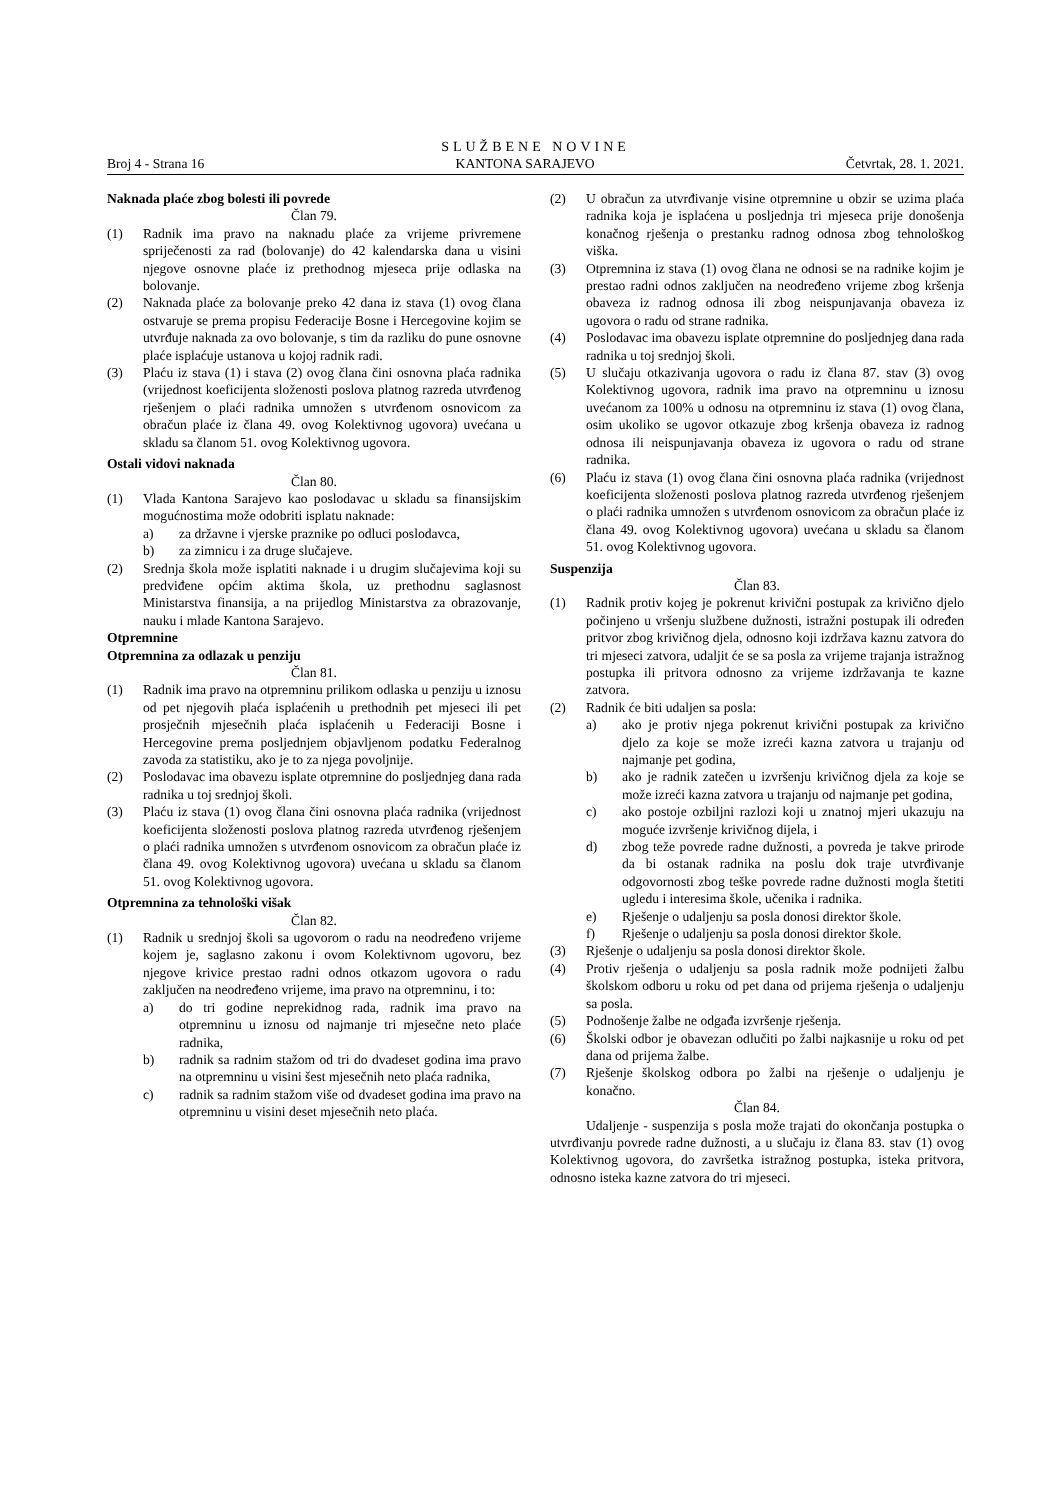SLUŽBENE NOVINE
Broj 4 - Strana 16 KANTONA SARAJEVO Četvrtak, 28. 1. 2021.
Naknada plaće zbog bolesti ili povrede
Član 79.
(1) Radnik ima pravo na naknadu plaće za vrijeme privremene spriječenosti za rad (bolovanje) do 42 kalendarska dana u visini njegove osnovne plaće iz prethodnog mjeseca prije odlaska na bolovanje.
(2) Naknada plaće za bolovanje preko 42 dana iz stava (1) ovog člana ostvaruje se prema propisu Federacije Bosne i Hercegovine kojim se utvrđuje naknada za ovo bolovanje, s tim da razliku do pune osnovne plaće isplaćuje ustanova u kojoj radnik radi.
(3) Plaću iz stava (1) i stava (2) ovog člana čini osnovna plaća radnika (vrijednost koeficijenta složenosti poslova platnog razreda utvrđenog rješenjem o plaći radnika umnožen s utvrđenom osnovicom za obračun plaće iz člana 49. ovog Kolektivnog ugovora) uvećana u skladu sa članom 51. ovog Kolektivnog ugovora.
Ostali vidovi naknada
Član 80.
(1) Vlada Kantona Sarajevo kao poslodavac u skladu sa finansijskim mogućnostima može odobriti isplatu naknade:
a) za državne i vjerske praznike po odluci poslodavca,
b) za zimnicu i za druge slučajeve.
(2) Srednja škola može isplatiti naknade i u drugim slučajevima koji su predviđene općim aktima škola, uz prethodnu saglasnost Ministarstva finansija, a na prijedlog Ministarstva za obrazovanje, nauku i mlade Kantona Sarajevo.
Otpremnine
Otpremnina za odlazak u penziju
Član 81.
(1) Radnik ima pravo na otpremninu prilikom odlaska u penziju u iznosu od pet njegovih plaća isplaćenih u prethodnih pet mjeseci ili pet prosječnih mjesečnih plaća isplaćenih u Federaciji Bosne i Hercegovine prema posljednjem objavljenom podatku Federalnog zavoda za statistiku, ako je to za njega povoljnije.
(2) Poslodavac ima obavezu isplate otpremnine do posljednjeg dana rada radnika u toj srednjoj školi.
(3) Plaću iz stava (1) ovog člana čini osnovna plaća radnika (vrijednost koeficijenta složenosti poslova platnog razreda utvrđenog rješenjem o plaći radnika umnožen s utvrđenom osnovicom za obračun plaće iz člana 49. ovog Kolektivnog ugovora) uvećana u skladu sa članom 51. ovog Kolektivnog ugovora.
Otpremnina za tehnološki višak
Član 82.
(1) Radnik u srednjoj školi sa ugovorom o radu na neodređeno vrijeme kojem je, saglasno zakonu i ovom Kolektivnom ugovoru, bez njegove krivice prestao radni odnos otkazom ugovora o radu zaključen na neodređeno vrijeme, ima pravo na otpremninu, i to:
a) do tri godine neprekidnog rada, radnik ima pravo na otpremninu u iznosu od najmanje tri mjesečne neto plaće radnika,
b) radnik sa radnim stažom od tri do dvadeset godina ima pravo na otpremninu u visini šest mjesečnih neto plaća radnika,
c) radnik sa radnim stažom više od dvadeset godina ima pravo na otpremninu u visini deset mjesečnih neto plaća.
(2) U obračun za utvrđivanje visine otpremnine u obzir se uzima plaća radnika koja je isplaćena u posljednja tri mjeseca prije donošenja konačnog rješenja o prestanku radnog odnosa zbog tehnološkog viška.
(3) Otpremnina iz stava (1) ovog člana ne odnosi se na radnike kojim je prestao radni odnos zaključen na neodređeno vrijeme zbog kršenja obaveza iz radnog odnosa ili zbog neispunjavanja obaveza iz ugovora o radu od strane radnika.
(4) Poslodavac ima obavezu isplate otpremnine do posljednjeg dana rada radnika u toj srednjoj školi.
(5) U slučaju otkazivanja ugovora o radu iz člana 87. stav (3) ovog Kolektivnog ugovora, radnik ima pravo na otpremninu u iznosu uvećanom za 100% u odnosu na otpremninu iz stava (1) ovog člana, osim ukoliko se ugovor otkazuje zbog kršenja obaveza iz radnog odnosa ili neispunjavanja obaveza iz ugovora o radu od strane radnika.
(6) Plaću iz stava (1) ovog člana čini osnovna plaća radnika (vrijednost koeficijenta složenosti poslova platnog razreda utvrđenog rješenjem o plaći radnika umnožen s utvrđenom osnovicom za obračun plaće iz člana 49. ovog Kolektivnog ugovora) uvećana u skladu sa članom 51. ovog Kolektivnog ugovora.
Suspenzija
Član 83.
(1) Radnik protiv kojeg je pokrenut krivični postupak za krivično djelo počinjeno u vršenju službene dužnosti, istražni postupak ili određen pritvor zbog krivičnog djela, odnosno koji izdržava kaznu zatvora do tri mjeseci zatvora, udaljit će se sa posla za vrijeme trajanja istražnog postupka ili pritvora odnosno za vrijeme izdržavanja te kazne zatvora.
(2) Radnik će biti udaljen sa posla:
a) ako je protiv njega pokrenut krivični postupak za krivično djelo za koje se može izreći kazna zatvora u trajanju od najmanje pet godina,
b) ako je radnik zatečen u izvršenju krivičnog djela za koje se može izreći kazna zatvora u trajanju od najmanje pet godina,
c) ako postoje ozbiljni razlozi koji u znatnoj mjeri ukazuju na moguće izvršenje krivičnog dijela, i
d) zbog teže povrede radne dužnosti, a povreda je takve prirode da bi ostanak radnika na poslu dok traje utvrđivanje odgovornosti zbog teške povrede radne dužnosti mogla štetiti ugledu i interesima škole, učenika i radnika.
e) Rješenje o udaljenju sa posla donosi direktor škole.
f) Rješenje o udaljenju sa posla donosi direktor škole.
(3) Rješenje o udaljenju sa posla donosi direktor škole.
(4) Protiv rješenja o udaljenju sa posla radnik može podnijeti žalbu školskom odboru u roku od pet dana od prijema rješenja o udaljenju sa posla.
(5) Podnošenje žalbe ne odgađa izvršenje rješenja.
(6) Školski odbor je obavezan odlučiti po žalbi najkasnije u roku od pet dana od prijema žalbe.
(7) Rješenje školskog odbora po žalbi na rješenje o udaljenju je konačno.
Član 84.
Udaljenje - suspenzija s posla može trajati do okončanja postupka o utvrđivanju povrede radne dužnosti, a u slučaju iz člana 83. stav (1) ovog Kolektivnog ugovora, do završetka istražnog postupka, isteka pritvora, odnosno isteka kazne zatvora do tri mjeseci.